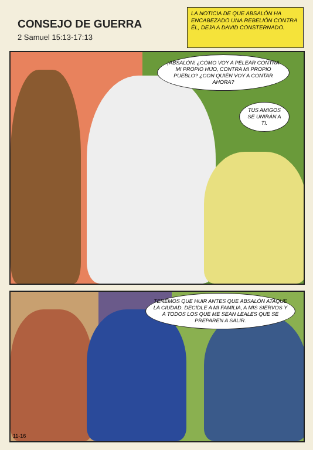CONSEJO DE GUERRA
2 Samuel 15:13-17:13
LA NOTICIA DE QUE ABSALÓN HA ENCABEZADO UNA REBELIÓN CONTRA ÉL, DEJA A DAVID CONSTERNADO.
¡ABSALÓN! ¿CÓMO VOY A PELEAR CONTRA MI PROPIO HIJO, CONTRA MI PROPIO PUEBLO? ¿CON QUIÉN VOY A CONTAR AHORA?
TUS AMIGOS SE UNIRÁN A TI.
TENEMOS QUE HUIR ANTES QUE ABSALÓN ATAQUE LA CIUDAD. DECIDLE A MI FAMILIA, A MIS SIERVOS Y A TODOS LOS QUE ME SEAN LEALES QUE SE PREPAREN A SALIR.
11-16